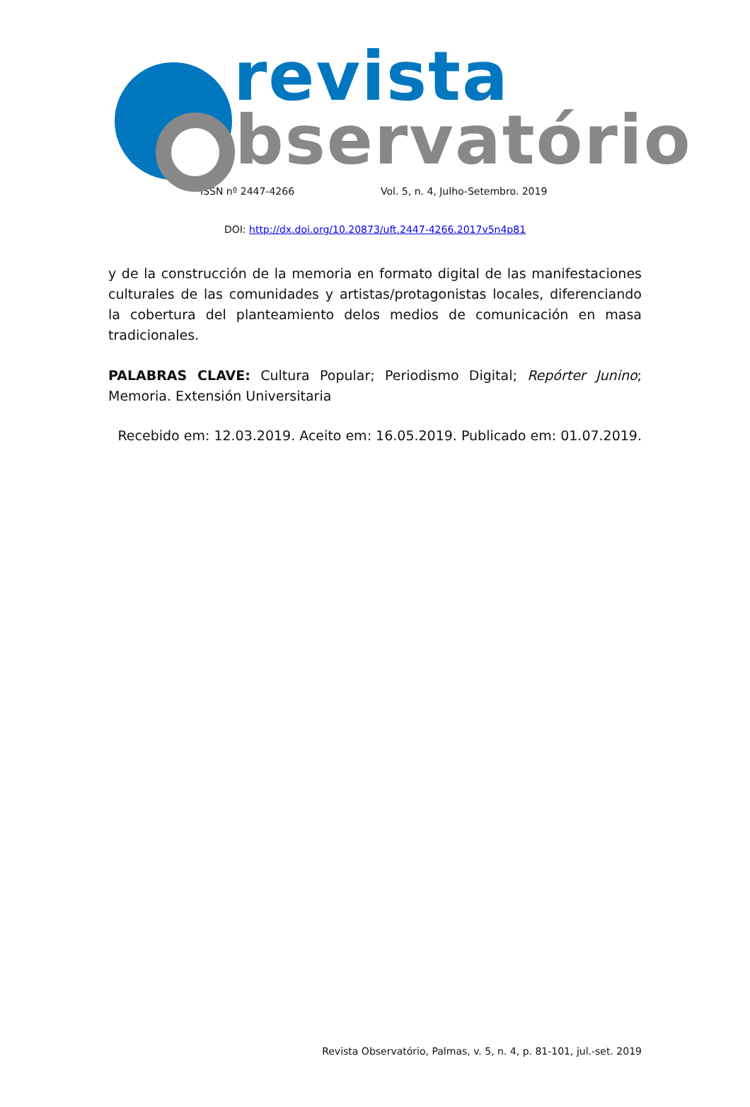revista
bservatório
ISSN nº 2447-4266 Vol. 5, n. 4, Julho-Setembro. 2019
DOI: http://dx.doi.org/10.20873/uft.2447-4266.2017v5n4p81
y de la construcción de la memoria en formato digital de las manifestaciones culturales de las comunidades y artistas/protagonistas locales, diferenciando la cobertura del planteamiento delos medios de comunicación en masa tradicionales.
PALABRAS CLAVE: Cultura Popular; Periodismo Digital; Repórter Junino; Memoria. Extensión Universitaria
Recebido em: 12.03.2019. Aceito em: 16.05.2019. Publicado em: 01.07.2019.
Revista Observatório, Palmas, v. 5, n. 4, p. 81-101, jul.-set. 2019